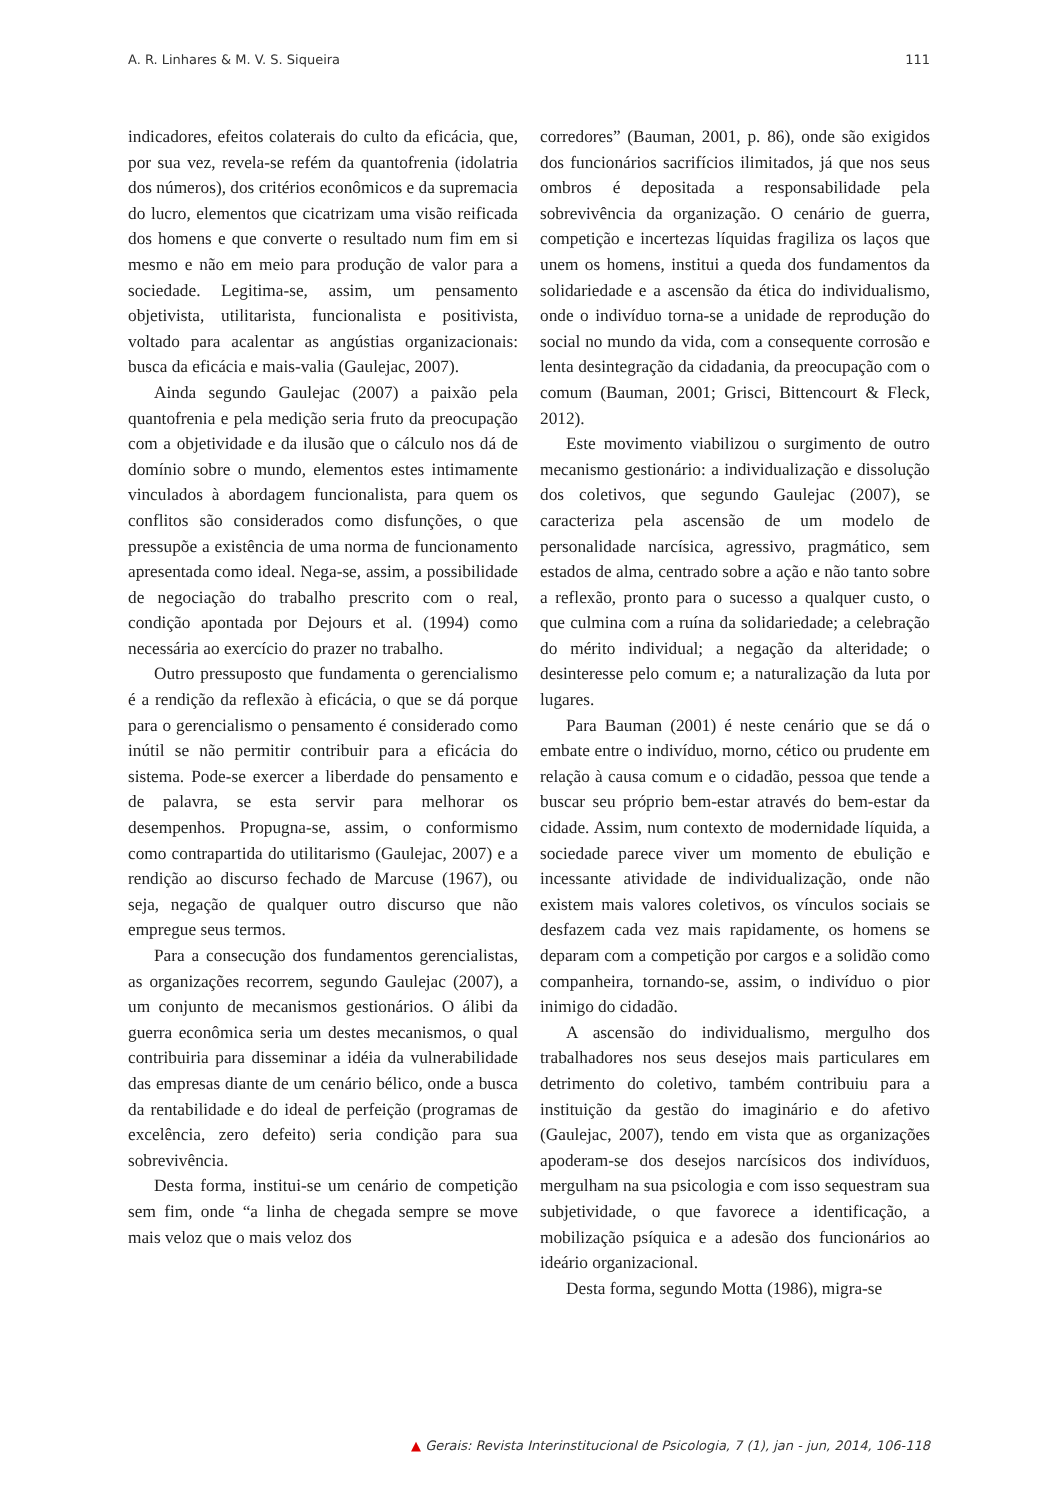A. R. Linhares & M. V. S. Siqueira 111
indicadores, efeitos colaterais do culto da eficácia, que, por sua vez, revela-se refém da quantofrenia (idolatria dos números), dos critérios econômicos e da supremacia do lucro, elementos que cicatrizam uma visão reificada dos homens e que converte o resultado num fim em si mesmo e não em meio para produção de valor para a sociedade. Legitima-se, assim, um pensamento objetivista, utilitarista, funcionalista e positivista, voltado para acalentar as angústias organizacionais: busca da eficácia e mais-valia (Gaulejac, 2007).
Ainda segundo Gaulejac (2007) a paixão pela quantofrenia e pela medição seria fruto da preocupação com a objetividade e da ilusão que o cálculo nos dá de domínio sobre o mundo, elementos estes intimamente vinculados à abordagem funcionalista, para quem os conflitos são considerados como disfunções, o que pressupõe a existência de uma norma de funcionamento apresentada como ideal. Nega-se, assim, a possibilidade de negociação do trabalho prescrito com o real, condição apontada por Dejours et al. (1994) como necessária ao exercício do prazer no trabalho.
Outro pressuposto que fundamenta o gerencialismo é a rendição da reflexão à eficácia, o que se dá porque para o gerencialismo o pensamento é considerado como inútil se não permitir contribuir para a eficácia do sistema. Pode-se exercer a liberdade do pensamento e de palavra, se esta servir para melhorar os desempenhos. Propugna-se, assim, o conformismo como contrapartida do utilitarismo (Gaulejac, 2007) e a rendição ao discurso fechado de Marcuse (1967), ou seja, negação de qualquer outro discurso que não empregue seus termos.
Para a consecução dos fundamentos gerencialistas, as organizações recorrem, segundo Gaulejac (2007), a um conjunto de mecanismos gestionários. O álibi da guerra econômica seria um destes mecanismos, o qual contribuiria para disseminar a idéia da vulnerabilidade das empresas diante de um cenário bélico, onde a busca da rentabilidade e do ideal de perfeição (programas de excelência, zero defeito) seria condição para sua sobrevivência.
Desta forma, institui-se um cenário de competição sem fim, onde “a linha de chegada sempre se move mais veloz que o mais veloz dos
corredores” (Bauman, 2001, p. 86), onde são exigidos dos funcionários sacrifícios ilimitados, já que nos seus ombros é depositada a responsabilidade pela sobrevivência da organização. O cenário de guerra, competição e incertezas líquidas fragiliza os laços que unem os homens, institui a queda dos fundamentos da solidariedade e a ascensão da ética do individualismo, onde o indivíduo torna-se a unidade de reprodução do social no mundo da vida, com a consequente corrosão e lenta desintegração da cidadania, da preocupação com o comum (Bauman, 2001; Grisci, Bittencourt & Fleck, 2012).
Este movimento viabilizou o surgimento de outro mecanismo gestionário: a individualização e dissolução dos coletivos, que segundo Gaulejac (2007), se caracteriza pela ascensão de um modelo de personalidade narcísica, agressivo, pragmático, sem estados de alma, centrado sobre a ação e não tanto sobre a reflexão, pronto para o sucesso a qualquer custo, o que culmina com a ruína da solidariedade; a celebração do mérito individual; a negação da alteridade; o desinteresse pelo comum e; a naturalização da luta por lugares.
Para Bauman (2001) é neste cenário que se dá o embate entre o indivíduo, morno, cético ou prudente em relação à causa comum e o cidadão, pessoa que tende a buscar seu próprio bem-estar através do bem-estar da cidade. Assim, num contexto de modernidade líquida, a sociedade parece viver um momento de ebulição e incessante atividade de individualização, onde não existem mais valores coletivos, os vínculos sociais se desfazem cada vez mais rapidamente, os homens se deparam com a competição por cargos e a solidão como companheira, tornando-se, assim, o indivíduo o pior inimigo do cidadão.
A ascensão do individualismo, mergulho dos trabalhadores nos seus desejos mais particulares em detrimento do coletivo, também contribuiu para a instituição da gestão do imaginário e do afetivo (Gaulejac, 2007), tendo em vista que as organizações apoderam-se dos desejos narcísicos dos indivíduos, mergulham na sua psicologia e com isso sequestram sua subjetividade, o que favorece a identificação, a mobilização psíquica e a adesão dos funcionários ao ideário organizacional.
Desta forma, segundo Motta (1986), migra-se
▲ Gerais: Revista Interinstitucional de Psicologia, 7 (1), jan - jun, 2014, 106-118